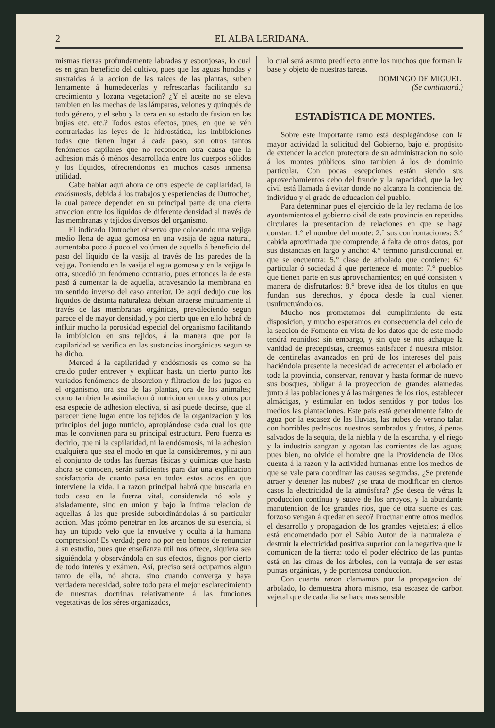2 EL ALBA LERIDANA.
mismas tierras profundamente labradas y esponjosas, lo cual es en gran beneficio del cultivo, pues que las aguas hondas y sustraidas á la accion de las raices de las plantas, suben lentamente á humedecerlas y refrescarlas facilitando su crecimiento y lozana vegetacion? ¿Y el aceite no se eleva tambien en las mechas de las lámparas, velones y quinqués de todo género, y el sebo y la cera en su estado de fusion en las bujías etc. etc.? Todos estos efectos, pues, en que se vén contrariadas las leyes de la hidrostática, las imbibiciones todas que tienen lugar á cada paso, son otros tantos fenómenos capilares que no reconocen otra causa que la adhesion más ó ménos desarrollada entre los cuerpos sólidos y los líquidos, ofreciéndonos en muchos casos inmensa utilidad.
Cabe hablar aquí ahora de otra especie de capilaridad, la endósmosis, debida á los trabajos y esperiencias de Dutrochet, la cual parece depender en su principal parte de una cierta atraccion entre los líquidos de diferente densidad al través de las membranas y tejidos diversos del organismo.
El indicado Dutrochet observó que colocando una vejiga medio llena de agua gomosa en una vasija de agua natural, aumentaba poco á poco el volúmen de aquella á beneficio del paso del líquido de la vasija al través de las paredes de la vejiga. Poniendo en la vasija el agua gomosa y en la vejiga la otra, sucedió un fenómeno contrario, pues entonces la de esta pasó á aumentar la de aquella, atravesando la membrana en un sentido inverso del caso anterior. De aquí dedujo que los líquidos de distinta naturaleza debian atraerse mútuamente al través de las membranas orgánicas, prevaleciendo segun parece el de mayor densidad, y por cierto que en ello habrá de influir mucho la porosidad especial del organismo facilitando la imbibicion en sus tejidos, á la manera que por la capilaridad se verifica en las sustancias inorgánicas segun se ha dicho.
Merced á la capilaridad y endósmosis es como se ha creido poder entrever y explicar hasta un cierto punto los variados fenómenos de absorcion y filtracion de los jugos en el organismo, ora sea de las plantas, ora de los animales; como tambien la asimilacion ó nutricion en unos y otros por esa especie de adhesion electiva, si así puede decirse, que al parecer tiene lugar entre los tejidos de la organizacion y los principios del jugo nutricio, apropiándose cada cual los que mas le convienen para su principal estructura. Pero fuerza es decirlo, que ni la capilaridad, ni la endósmosis, ni la adhesion cualquiera que sea el modo en que la consideremos, y ni aun el conjunto de todas las fuerzas físicas y químicas que hasta ahora se conocen, serán suficientes para dar una explicacion satisfactoria de cuanto pasa en todos estos actos en que interviene la vida. La razon principal habrá que buscarla en todo caso en la fuerza vital, considerada nó sola y aisladamente, sino en union y bajo la íntima relacion de aquellas, á las que preside subordinándolas á su particular accion. Mas ¡cómo penetrar en los arcanos de su esencia, si hay un túpido velo que la envuelve y oculta á la humana comprension! Es verdad; pero no por eso hemos de renunciar á su estudio, pues que enseñanza útil nos ofrece, siquiera sea siguiéndola y observándola en sus efectos, dignos por cierto de todo interés y exámen. Así, preciso será ocuparnos algun tanto de ella, nó ahora, sino cuando converga y haya verdadera necesidad, sobre todo para el mejor esclarecimiento de nuestras doctrinas relativamente á las funciones vegetativas de los séres organizados,
lo cual será asunto predilecto entre los muchos que forman la base y objeto de nuestras tareas.
DOMINGO DE MIGUEL.
(Se continuará.)
ESTADÍSTICA DE MONTES.
Sobre este importante ramo está desplegándose con la mayor actividad la solicitud del Gobierno, bajo el propósito de extender la accion protectora de su administracion no solo á los montes públicos, sino tambien á los de dominio particular. Con pocas escepciones están siendo sus aprovechamientos cebo del fraude y la rapacidad, que la ley civil está llamada á evitar donde no alcanza la conciencia del individuo y el grado de educacion del pueblo.
Para determinar pues el ejercicio de la ley reclama de los ayuntamientos el gobierno civil de esta provincia en repetidas circulares la presentacion de relaciones en que se haga constar: 1.° el nombre del monte: 2.° sus confrontaciones: 3.° cabida aproximada que comprende, á falta de otros datos, por sus distancias en largo y ancho: 4.° término jurisdiccional en que se encuentra: 5.° clase de arbolado que contiene: 6.° particular ó sociedad á que pertenece el monte: 7.° pueblos que tienen parte en sus aprovechamientos; en qué consisten y manera de disfrutarlos: 8.° breve idea de los títulos en que fundan sus derechos, y época desde la cual vienen usufructuándolos.
Mucho nos prometemos del cumplimiento de esta disposicion, y mucho esperamos en consecuencia del celo de la seccion de Fomento en vista de los datos que de este modo tendrá reunidos: sin embargo, y sin que se nos achaque la vanidad de preceptistas, creemos satisfacer á nuestra mision de centinelas avanzados en pró de los intereses del pais, haciéndola presente la necesidad de acrecentar el arbolado en toda la provincia, conservar, renovar y hasta formar de nuevo sus bosques, obligar á la proyeccion de grandes alamedas junto á las poblaciones y á las márgenes de los rios, establecer almácigas, y estimular en todos sentidos y por todos los medios las plantaciones. Este pais está generalmente falto de agua por la escasez de las lluvias, las nubes de verano talan con horribles pedriscos nuestros sembrados y frutos, á penas salvados de la sequía, de la niebla y de la escarcha, y el riego y la industria sangran y agotan las corrientes de las aguas; pues bien, no olvide el hombre que la Providencia de Dios cuenta á la razon y la actividad humanas entre los medios de que se vale para coordinar las causas segundas. ¿Se pretende atraer y detener las nubes? ¿se trata de modificar en ciertos casos la electricidad de la atmósfera? ¿Se desea de véras la produccion contínua y suave de los arroyos, y la abundante manutencion de los grandes rios, que de otra suerte es casi forzoso vengan á quedar en seco? Procurar entre otros medios el desarrollo y propagacion de los grandes vejetales; á ellos está encomendado por el Sábio Autor de la naturaleza el destruir la electricidad positiva superior con la negativa que la comunican de la tierra: todo el poder eléctrico de las puntas está en las cimas de los árboles, con la ventaja de ser estas puntas orgánicas, y de portentosa conduccion.
Con cuanta razon clamamos por la propagacion del arbolado, lo demuestra ahora mismo, esa escasez de carbon vejetal que de cada dia se hace mas sensible